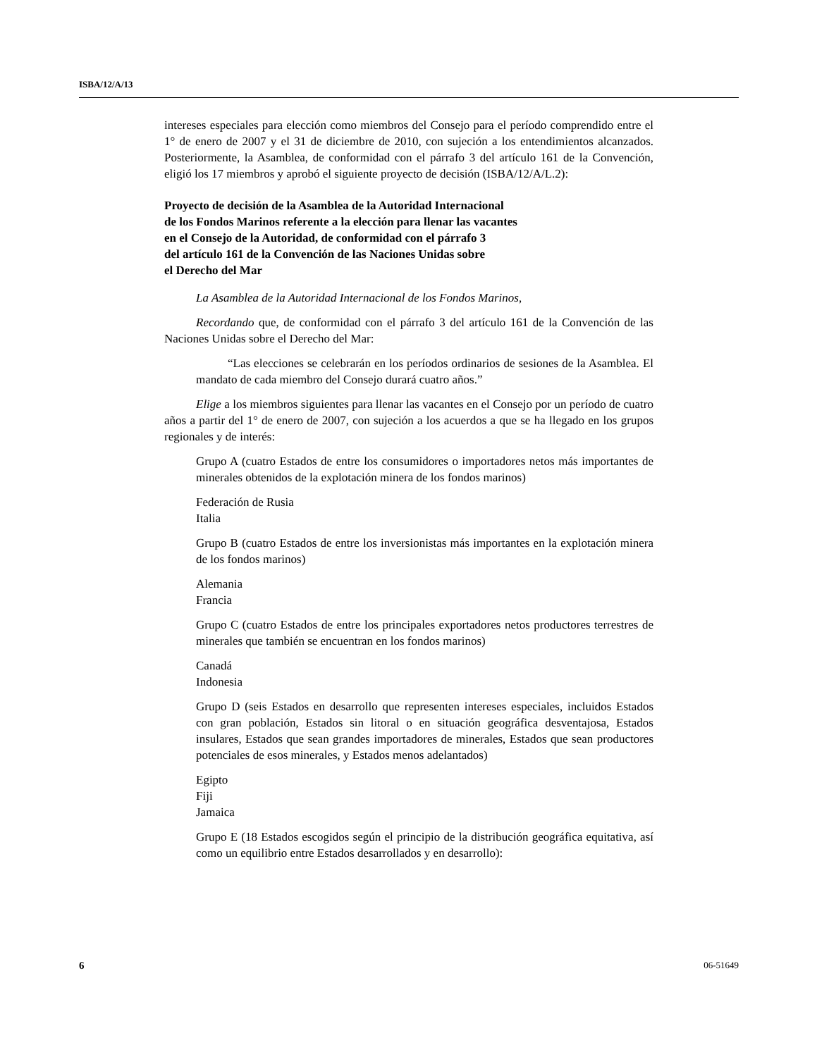ISBA/12/A/13
intereses especiales para elección como miembros del Consejo para el período comprendido entre el 1° de enero de 2007 y el 31 de diciembre de 2010, con sujeción a los entendimientos alcanzados. Posteriormente, la Asamblea, de conformidad con el párrafo 3 del artículo 161 de la Convención, eligió los 17 miembros y aprobó el siguiente proyecto de decisión (ISBA/12/A/L.2):
Proyecto de decisión de la Asamblea de la Autoridad Internacional
de los Fondos Marinos referente a la elección para llenar las vacantes
en el Consejo de la Autoridad, de conformidad con el párrafo 3
del artículo 161 de la Convención de las Naciones Unidas sobre
el Derecho del Mar
La Asamblea de la Autoridad Internacional de los Fondos Marinos,
Recordando que, de conformidad con el párrafo 3 del artículo 161 de la Convención de las Naciones Unidas sobre el Derecho del Mar:
“Las elecciones se celebrarán en los períodos ordinarios de sesiones de la Asamblea. El mandato de cada miembro del Consejo durará cuatro años.”
Elige a los miembros siguientes para llenar las vacantes en el Consejo por un período de cuatro años a partir del 1° de enero de 2007, con sujeción a los acuerdos a que se ha llegado en los grupos regionales y de interés:
Grupo A (cuatro Estados de entre los consumidores o importadores netos más importantes de minerales obtenidos de la explotación minera de los fondos marinos)
Federación de Rusia
Italia
Grupo B (cuatro Estados de entre los inversionistas más importantes en la explotación minera de los fondos marinos)
Alemania
Francia
Grupo C (cuatro Estados de entre los principales exportadores netos productores terrestres de minerales que también se encuentran en los fondos marinos)
Canadá
Indonesia
Grupo D (seis Estados en desarrollo que representen intereses especiales, incluidos Estados con gran población, Estados sin litoral o en situación geográfica desventajosa, Estados insulares, Estados que sean grandes importadores de minerales, Estados que sean productores potenciales de esos minerales, y Estados menos adelantados)
Egipto
Fiji
Jamaica
Grupo E (18 Estados escogidos según el principio de la distribución geográfica equitativa, así como un equilibrio entre Estados desarrollados y en desarrollo):
6 06-51649